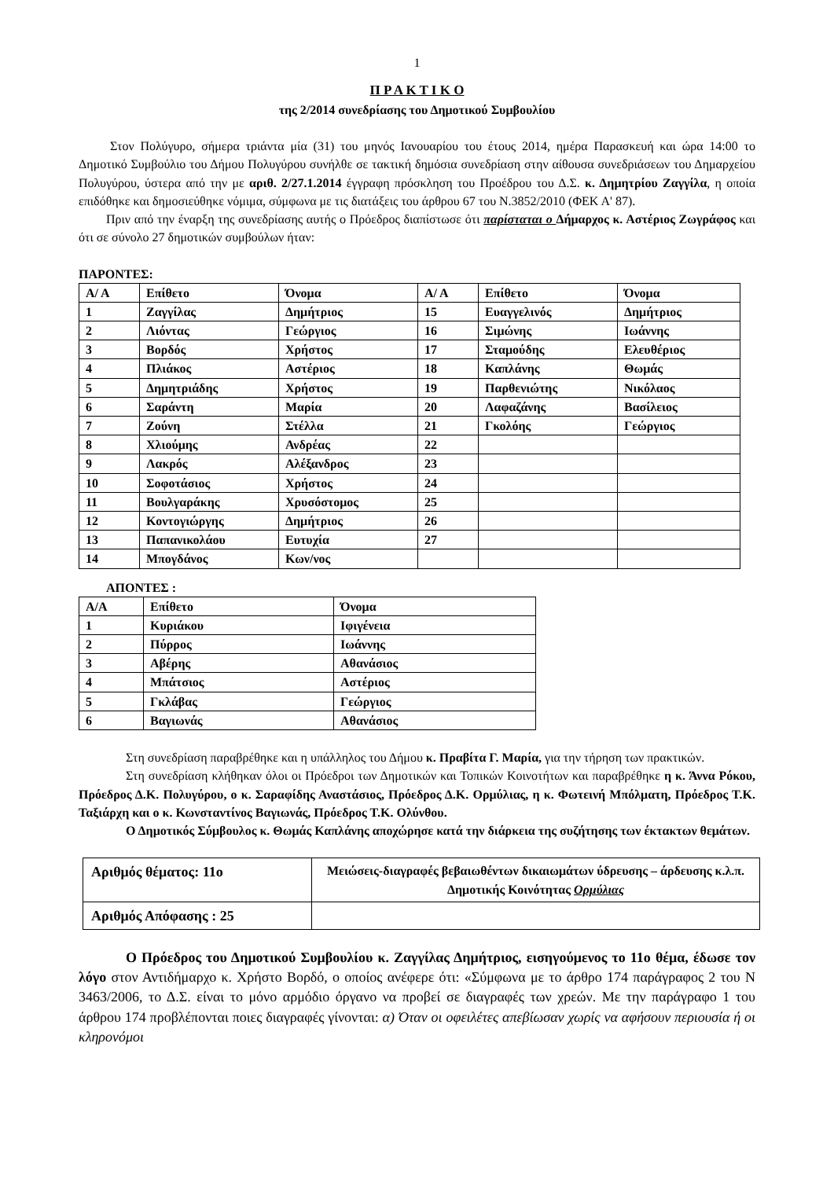1
Π Ρ Α Κ Τ Ι Κ Ο
της 2/2014 συνεδρίασης του Δημοτικού Συμβουλίου
Στον Πολύγυρο, σήμερα τριάντα μία (31) του μηνός Ιανουαρίου του έτους 2014, ημέρα Παρασκευή και ώρα 14:00 το Δημοτικό Συμβούλιο του Δήμου Πολυγύρου συνήλθε σε τακτική δημόσια συνεδρίαση στην αίθουσα συνεδριάσεων του Δημαρχείου Πολυγύρου, ύστερα από την με αριθ. 2/27.1.2014 έγγραφη πρόσκληση του Προέδρου του Δ.Σ. κ. Δημητρίου Ζαγγίλα, η οποία επιδόθηκε και δημοσιεύθηκε νόμιμα, σύμφωνα με τις διατάξεις του άρθρου 67 του Ν.3852/2010 (ΦΕΚ Α' 87).
Πριν από την έναρξη της συνεδρίασης αυτής ο Πρόεδρος διαπίστωσε ότι παρίσταται ο Δήμαρχος κ. Αστέριος Ζωγράφος και ότι σε σύνολο 27 δημοτικών συμβούλων ήταν:
ΠΑΡΟΝΤΕΣ:
| Α/ Α | Επίθετο | Όνομα | Α/ Α | Επίθετο | Όνομα |
| 1 | Ζαγγίλας | Δημήτριος | 15 | Ευαγγελινός | Δημήτριος |
| 2 | Λιόντας | Γεώργιος | 16 | Σιμώνης | Ιωάννης |
| 3 | Βορδός | Χρήστος | 17 | Σταμούδης | Ελευθέριος |
| 4 | Πλιάκος | Αστέριος | 18 | Καπλάνης | Θωμάς |
| 5 | Δημητριάδης | Χρήστος | 19 | Παρθενιώτης | Νικόλαος |
| 6 | Σαράντη | Μαρία | 20 | Λαφαζάνης | Βασίλειος |
| 7 | Ζούνη | Στέλλα | 21 | Γκολόης | Γεώργιος |
| 8 | Χλιούμης | Ανδρέας | 22 | | |
| 9 | Λακρός | Αλέξανδρος | 23 | | |
| 10 | Σοφοτάσιος | Χρήστος | 24 | | |
| 11 | Βουλγαράκης | Χρυσόστομος | 25 | | |
| 12 | Κοντογιώργης | Δημήτριος | 26 | | |
| 13 | Παπανικολάου | Ευτυχία | 27 | | |
| 14 | Μπογδάνος | Κων/νος | | | |
ΑΠΟΝΤΕΣ :
| Α/Α | Επίθετο | Όνομα |
| 1 | Κυριάκου | Ιφιγένεια |
| 2 | Πύρρος | Ιωάννης |
| 3 | Αβέρης | Αθανάσιος |
| 4 | Μπάτσιος | Αστέριος |
| 5 | Γκλάβας | Γεώργιος |
| 6 | Βαγιωνάς | Αθανάσιος |
Στη συνεδρίαση παραβρέθηκε και η υπάλληλος του Δήμου κ. Πραβίτα Γ. Μαρία, για την τήρηση των πρακτικών.
Στη συνεδρίαση κλήθηκαν όλοι οι Πρόεδροι των Δημοτικών και Τοπικών Κοινοτήτων και παραβρέθηκε η κ. Άννα Ρόκου, Πρόεδρος Δ.Κ. Πολυγύρου, ο κ. Σαραφίδης Αναστάσιος, Πρόεδρος Δ.Κ. Ορμύλιας, η κ. Φωτεινή Μπόλματη, Πρόεδρος Τ.Κ. Ταξιάρχη και ο κ. Κωνσταντίνος Βαγιωνάς, Πρόεδρος Τ.Κ. Ολύνθου.
Ο Δημοτικός Σύμβουλος κ. Θωμάς Καπλάνης αποχώρησε κατά την διάρκεια της συζήτησης των έκτακτων θεμάτων.
| Αριθμός θέματος: 11ο | Μειώσεις-διαγραφές βεβαιωθέντων δικαιωμάτων ύδρευσης – άρδευσης κ.λ.π. Δημοτικής Κοινότητας Ορμύλιας |
| Αριθμός Απόφασης : 25 | |
Ο Πρόεδρος του Δημοτικού Συμβουλίου κ. Ζαγγίλας Δημήτριος, εισηγούμενος το 11ο θέμα, έδωσε τον λόγο στον Αντιδήμαρχο κ. Χρήστο Βορδό, ο οποίος ανέφερε ότι: «Σύμφωνα με το άρθρο 174 παράγραφος 2 του Ν 3463/2006, το Δ.Σ. είναι το μόνο αρμόδιο όργανο να προβεί σε διαγραφές των χρεών. Με την παράγραφο 1 του άρθρου 174 προβλέπονται ποιες διαγραφές γίνονται: α) Όταν οι οφειλέτες απεβίωσαν χωρίς να αφήσουν περιουσία ή οι κληρονόμοι